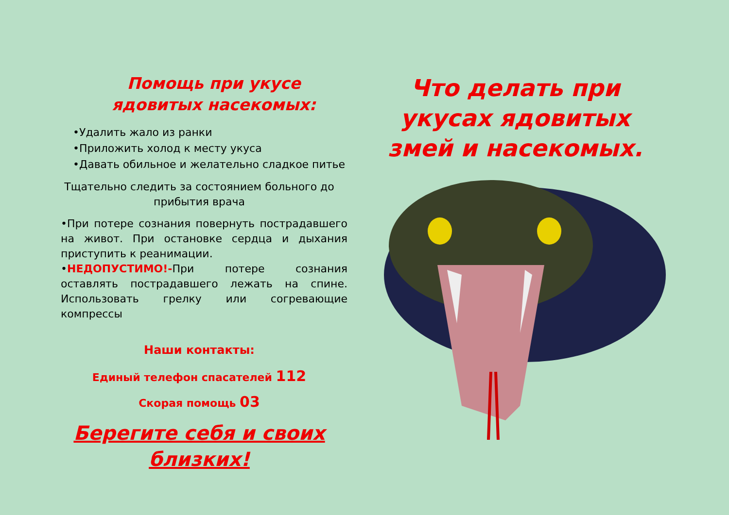Помощь при укусе ядовитых насекомых:
•Удалить жало из ранки
•Приложить холод к месту укуса
•Давать обильное и желательно сладкое питье
Тщательно следить за состоянием больного до прибытия врача
•При потере сознания повернуть пострадавшего на живот. При остановке сердца и дыхания приступить к реанимации.
•НЕДОПУСТИМО!-При потере сознания оставлять пострадавшего лежать на спине. Использовать грелку или согревающие компрессы
Наши контакты:
Единый телефон спасателей 112
Скорая помощь 03
Берегите себя и своих близких!
Что делать при укусах ядовитых змей и насекомых.